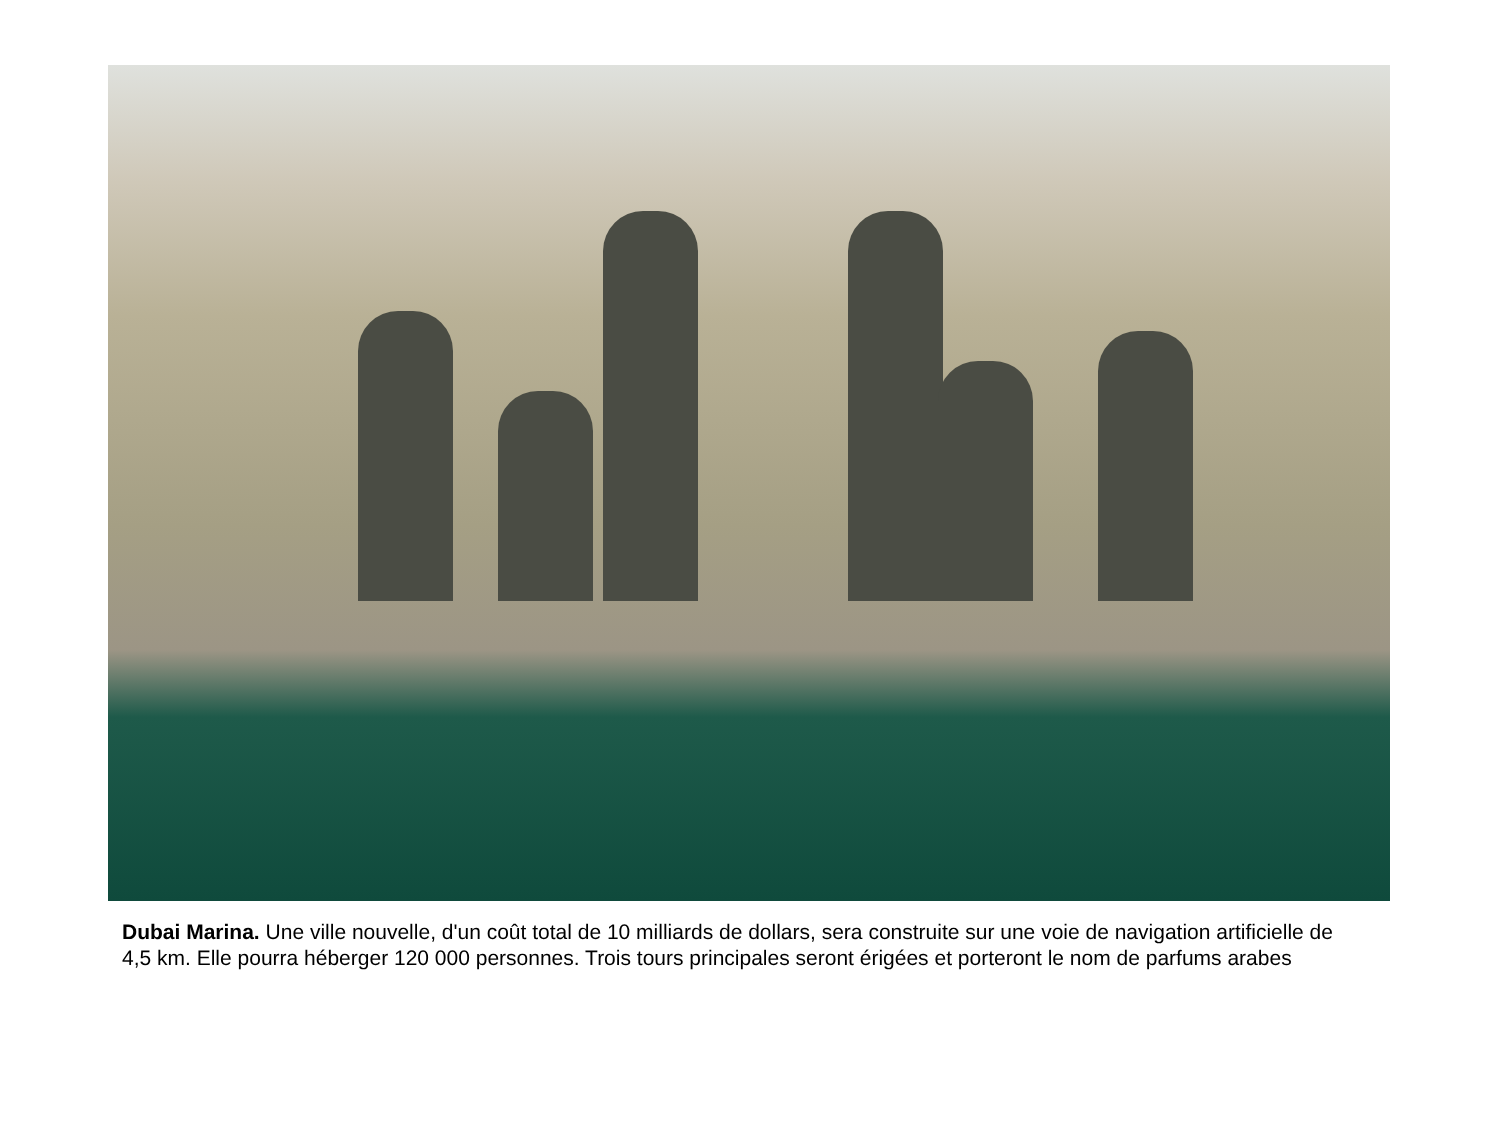Dubai Marina. Une ville nouvelle, d'un coût total de 10 milliards de dollars, sera construite sur une voie de navigation artificielle de 4,5 km. Elle pourra héberger 120 000 personnes. Trois tours principales seront érigées et porteront le nom de parfums arabes